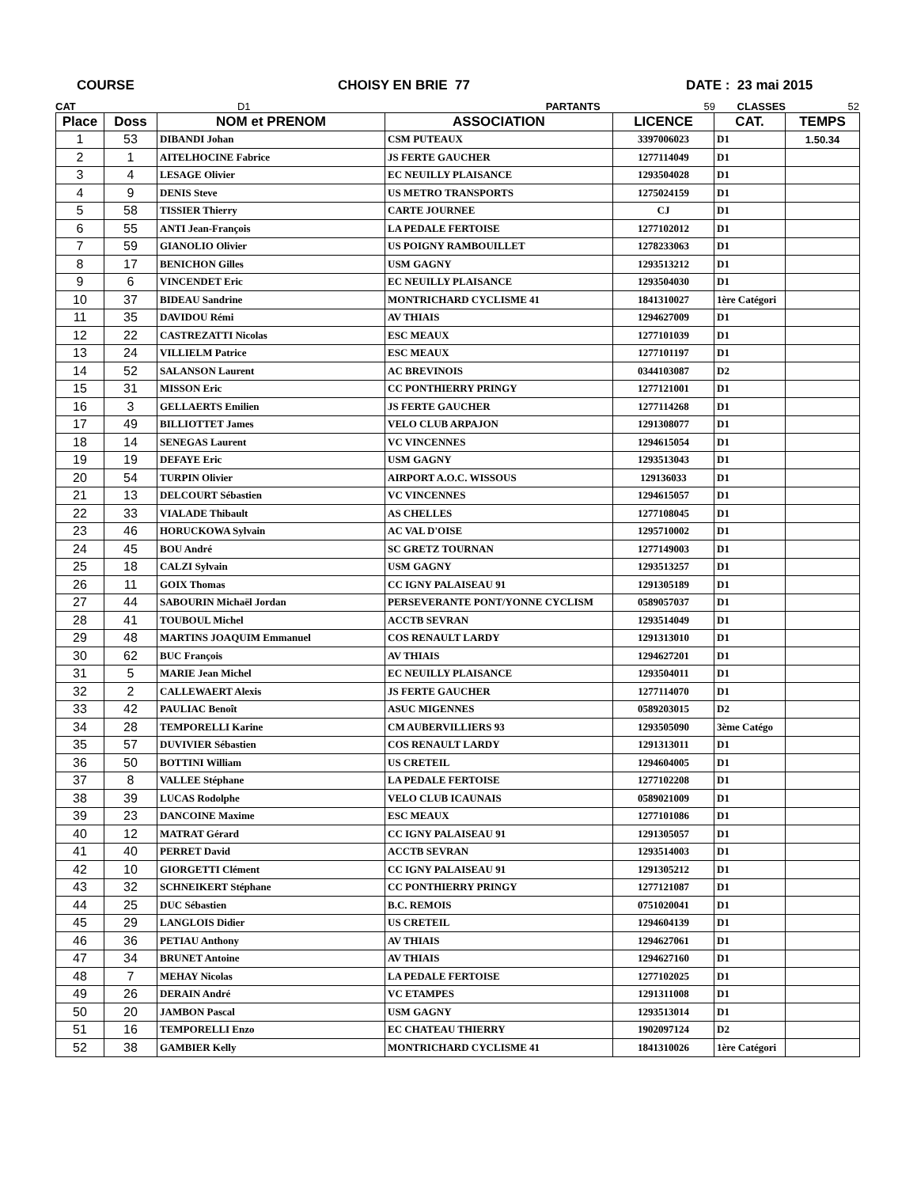COURSE CHOISY EN BRIE 77 DATE : 23 mai 2015
CAT D1 PARTANTS 59 CLASSES 52
| Place | Doss | NOM et PRENOM | ASSOCIATION | LICENCE | CAT. | TEMPS |
| --- | --- | --- | --- | --- | --- | --- |
| 1 | 53 | DIBANDI Johan | CSM PUTEAUX | 3397006023 | D1 | 1.50.34 |
| 2 | 1 | AITELHOCINE Fabrice | JS FERTE GAUCHER | 1277114049 | D1 | |
| 3 | 4 | LESAGE Olivier | EC NEUILLY PLAISANCE | 1293504028 | D1 | |
| 4 | 9 | DENIS Steve | US METRO TRANSPORTS | 1275024159 | D1 | |
| 5 | 58 | TISSIER Thierry | CARTE JOURNEE | CJ | D1 | |
| 6 | 55 | ANTI Jean-François | LA PEDALE FERTOISE | 1277102012 | D1 | |
| 7 | 59 | GIANOLIO Olivier | US POIGNY RAMBOUILLET | 1278233063 | D1 | |
| 8 | 17 | BENICHON Gilles | USM GAGNY | 1293513212 | D1 | |
| 9 | 6 | VINCENDET Eric | EC NEUILLY PLAISANCE | 1293504030 | D1 | |
| 10 | 37 | BIDEAU Sandrine | MONTRICHARD CYCLISME 41 | 1841310027 | 1ère Catégori | |
| 11 | 35 | DAVIDOU Rémi | AV THIAIS | 1294627009 | D1 | |
| 12 | 22 | CASTREZATTI Nicolas | ESC MEAUX | 1277101039 | D1 | |
| 13 | 24 | VILLIELM Patrice | ESC MEAUX | 1277101197 | D1 | |
| 14 | 52 | SALANSON Laurent | AC BREVINOIS | 0344103087 | D2 | |
| 15 | 31 | MISSON Eric | CC PONTHIERRY PRINGY | 1277121001 | D1 | |
| 16 | 3 | GELLAERTS Emilien | JS FERTE GAUCHER | 1277114268 | D1 | |
| 17 | 49 | BILLIOTTET James | VELO CLUB ARPAJON | 1291308077 | D1 | |
| 18 | 14 | SENEGAS Laurent | VC VINCENNES | 1294615054 | D1 | |
| 19 | 19 | DEFAYE Eric | USM GAGNY | 1293513043 | D1 | |
| 20 | 54 | TURPIN Olivier | AIRPORT A.O.C. WISSOUS | 129136033 | D1 | |
| 21 | 13 | DELCOURT Sébastien | VC VINCENNES | 1294615057 | D1 | |
| 22 | 33 | VIALADE Thibault | AS CHELLES | 1277108045 | D1 | |
| 23 | 46 | HORUCKOWA Sylvain | AC VAL D'OISE | 1295710002 | D1 | |
| 24 | 45 | BOU André | SC GRETZ TOURNAN | 1277149003 | D1 | |
| 25 | 18 | CALZI Sylvain | USM GAGNY | 1293513257 | D1 | |
| 26 | 11 | GOIX Thomas | CC IGNY PALAISEAU 91 | 1291305189 | D1 | |
| 27 | 44 | SABOURIN Michaël Jordan | PERSEVERANTE PONT/YONNE CYCLISM | 0589057037 | D1 | |
| 28 | 41 | TOUBOUL Michel | ACCTB SEVRAN | 1293514049 | D1 | |
| 29 | 48 | MARTINS JOAQUIM Emmanuel | COS RENAULT LARDY | 1291313010 | D1 | |
| 30 | 62 | BUC François | AV THIAIS | 1294627201 | D1 | |
| 31 | 5 | MARIE Jean Michel | EC NEUILLY PLAISANCE | 1293504011 | D1 | |
| 32 | 2 | CALLEWAERT Alexis | JS FERTE GAUCHER | 1277114070 | D1 | |
| 33 | 42 | PAULIAC Benoît | ASUC MIGENNES | 0589203015 | D2 | |
| 34 | 28 | TEMPORELLI Karine | CM AUBERVILLIERS 93 | 1293505090 | 3ème Catégo | |
| 35 | 57 | DUVIVIER Sébastien | COS RENAULT LARDY | 1291313011 | D1 | |
| 36 | 50 | BOTTINI William | US CRETEIL | 1294604005 | D1 | |
| 37 | 8 | VALLEE Stéphane | LA PEDALE FERTOISE | 1277102208 | D1 | |
| 38 | 39 | LUCAS Rodolphe | VELO CLUB ICAUNAIS | 0589021009 | D1 | |
| 39 | 23 | DANCOINE Maxime | ESC MEAUX | 1277101086 | D1 | |
| 40 | 12 | MATRAT Gérard | CC IGNY PALAISEAU 91 | 1291305057 | D1 | |
| 41 | 40 | PERRET David | ACCTB SEVRAN | 1293514003 | D1 | |
| 42 | 10 | GIORGETTI Clément | CC IGNY PALAISEAU 91 | 1291305212 | D1 | |
| 43 | 32 | SCHNEIKERT Stéphane | CC PONTHIERRY PRINGY | 1277121087 | D1 | |
| 44 | 25 | DUC Sébastien | B.C. REMOIS | 0751020041 | D1 | |
| 45 | 29 | LANGLOIS Didier | US CRETEIL | 1294604139 | D1 | |
| 46 | 36 | PETIAU Anthony | AV THIAIS | 1294627061 | D1 | |
| 47 | 34 | BRUNET Antoine | AV THIAIS | 1294627160 | D1 | |
| 48 | 7 | MEHAY Nicolas | LA PEDALE FERTOISE | 1277102025 | D1 | |
| 49 | 26 | DERAIN André | VC ETAMPES | 1291311008 | D1 | |
| 50 | 20 | JAMBON Pascal | USM GAGNY | 1293513014 | D1 | |
| 51 | 16 | TEMPORELLI Enzo | EC CHATEAU THIERRY | 1902097124 | D2 | |
| 52 | 38 | GAMBIER Kelly | MONTRICHARD CYCLISME 41 | 1841310026 | 1ère Catégori | |